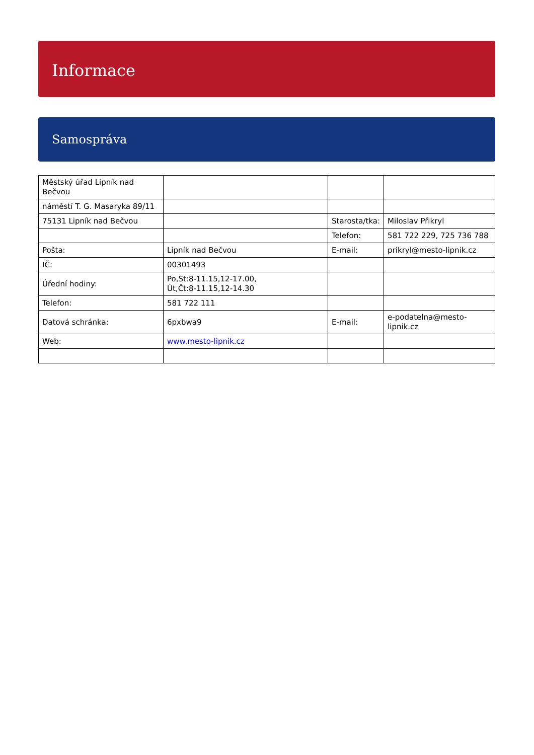Informace
Samospráva
| Městský úřad Lipník nad Bečvou | | | |
| náměstí T. G. Masaryka 89/11 | | | |
| 75131 Lipník nad Bečvou | | Starosta/tka: | Miloslav Přikryl |
| | | Telefon: | 581 722 229, 725 736 788 |
| Pošta: | Lipník nad Bečvou | E-mail: | prikryl@mesto-lipnik.cz |
| IČ: | 00301493 | | |
| Úřední hodiny: | Po,St:8-11.15,12-17.00, Út,Čt:8-11.15,12-14.30 | | |
| Telefon: | 581 722 111 | | |
| Datová schránka: | 6pxbwa9 | E-mail: | e-podatelna@mesto-lipnik.cz |
| Web: | www.mesto-lipnik.cz | | |